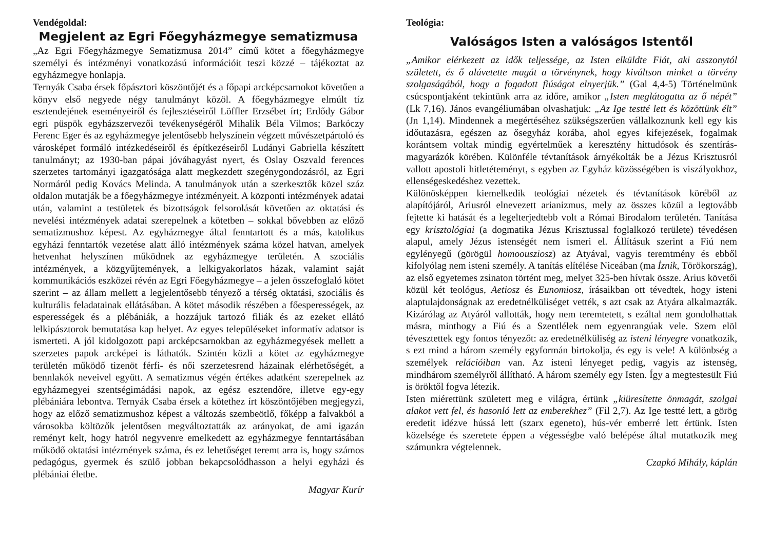Vendégoldal:
Megjelent az Egri Főegyházmegye sematizmusa
„Az Egri Főegyházmegye Sematizmusa 2014” című kötet a főegyházmegye személyi és intézményi vonatkozású információit teszi közzé – tájékoztat az egyházmegye honlapja.
Ternyák Csaba érsek főpásztori köszöntőjét és a főpapi arcképcsarnokot követően a könyv első negyede négy tanulmányt közöl. A főegyházmegye elmúlt tíz esztendejének eseményeiről és fejlesztéseiről Löffler Erzsébet írt; Erdődy Gábor egri püspök egyházszervezői tevékenységéről Mihalik Béla Vilmos; Barkóczy Ferenc Eger és az egyházmegye jelentősebb helyszínein végzett művészetpártoló és városképet formáló intézkedéseiről és építkezéseiről Ludányi Gabriella készített tanulmányt; az 1930-ban pápai jóváhagyást nyert, és Oslay Oszvald ferences szerzetes tartományi igazgatósága alatt megkezdett szegénygondozásról, az Egri Normáról pedig Kovács Melinda. A tanulmányok után a szerkesztők közel száz oldalon mutatják be a főegyházmegye intézményeit. A központi intézmények adatai után, valamint a testületek és bizottságok felsorolását követően az oktatási és nevelési intézmények adatai szerepelnek a kötetben – sokkal bővebben az előző sematizmushoz képest. Az egyházmegye által fenntartott és a más, katolikus egyházi fenntartók vezetése alatt álló intézmények száma közel hatvan, amelyek hetvenhat helyszínen működnek az egyházmegye területén. A szociális intézmények, a közgyűjtemények, a lelkigyakorlatos házak, valamint saját kommunikációs eszközei révén az Egri Főegyházmegye – a jelen összefoglaló kötet szerint – az állam mellett a legjelentősebb tényező a térség oktatási, szociális és kulturális feladatainak ellátásában. A kötet második részében a főesperességek, az esperességek és a plébániák, a hozzájuk tartozó filiák és az ezeket ellátó lelkipásztorok bemutatása kap helyet. Az egyes településeket informatív adatsor is ismerteti. A jól kidolgozott papi arcképcsarnokban az egyházmegyések mellett a szerzetes papok arcképei is láthatók. Szintén közli a kötet az egyházmegye területén működő tizenöt férfi- és női szerzetesrend házainak elérhetőségét, a bennlakók neveivel együtt. A sematizmus végén értékes adatként szerepelnek az egyházmegyei szentségimádási napok, az egész esztendőre, illetve egy-egy plébániára lebontva. Ternyák Csaba érsek a kötethez írt köszöntőjében megjegyzi, hogy az előző sematizmushoz képest a változás szembeötlő, főképp a falvakból a városokba költözők jelentősen megváltoztatták az arányokat, de ami igazán reményt kelt, hogy hatról negyvenre emelkedett az egyházmegye fenntartásában működő oktatási intézmények száma, és ez lehetőséget teremt arra is, hogy számos pedagógus, gyermek és szülő jobban bekapcsolódhasson a helyi egyházi és plébániai életbe.
Magyar Kurír
Teológia:
Valóságos Isten a valóságos Istentől
„Amikor elérkezett az idők teljessége, az Isten elküldte Fiát, aki asszonytól született, és ő alávetette magát a törvénynek, hogy kiváltson minket a törvény szolgaságából, hogy a fogadott fiúságot elnyerjük.” (Gal 4,4-5) Történelmünk csúcspontjaként tekintünk arra az időre, amikor „Isten meglátogatta az ő népét” (Lk 7,16). János evangéliumában olvashatjuk: „Az Ige testté lett és közöttünk élt” (Jn 1,14). Mindennek a megértéséhez szükségszerűen vállalkoznunk kell egy kis időutazásra, egészen az ősegyház korába, ahol egyes kifejezések, fogalmak korántsem voltak mindig egyértelműek a keresztény hittudósok és szentírás-magyarázók körében. Különféle tévtanítások árnyékolták be a Jézus Krisztusról vallott apostoli hitletéteményt, s egyben az Egyház közösségében is viszályokhoz, ellenségeskedéshez vezettek.
Különösképpen kiemelkedik teológiai nézetek és tévtanítások köréből az alapítójáról, Ariusról elnevezett arianizmus, mely az összes közül a legtovább fejtette ki hatását és a legelterjedtebb volt a Római Birodalom területén. Tanítása egy krisztológiai (a dogmatika Jézus Krisztussal foglalkozó területe) tévedésen alapul, amely Jézus istenségét nem ismeri el. Állításuk szerint a Fiú nem egylényegű (görögül homoousziosz) az Atyával, vagyis teremtmény és ebből kifolyólag nem isteni személy. A tanítás elítélése Niceában (ma İznik, Törökország), az első egyetemes zsinaton történt meg, melyet 325-ben hívtak össze. Arius követői közül két teológus, Aetiosz és Eunomiosz, írásaikban ott tévedtek, hogy isteni alaptulajdonságnak az eredetnélküliséget vették, s azt csak az Atyára alkalmazták. Kizárólag az Atyáról vallották, hogy nem teremtetett, s ezáltal nem gondolhattak másra, minthogy a Fiú és a Szentlélek nem egyenrangúak vele. Szem elöl tévesztettek egy fontos tényezőt: az eredetnélküliség az isteni lényegre vonatkozik, s ezt mind a három személy egyformán birtokolja, és egy is vele! A különbség a személyek relációiban van. Az isteni lényeget pedig, vagyis az istenség, mindhárom személyről állítható. A három személy egy Isten. Így a megtestesült Fiú is öröktől fogva létezik.
Isten miérettünk született meg e világra, értünk „kiüresítette önmagát, szolgai alakot vett fel, és hasonló lett az emberekhez” (Fil 2,7). Az Ige testté lett, a görög eredetit idézve hússá lett (szarx egeneto), hús-vér emberré lett értünk. Isten közelsége és szeretete éppen a végességbe való belépése által mutatkozik meg számunkra végtelennek.
Czapkó Mihály, káplán